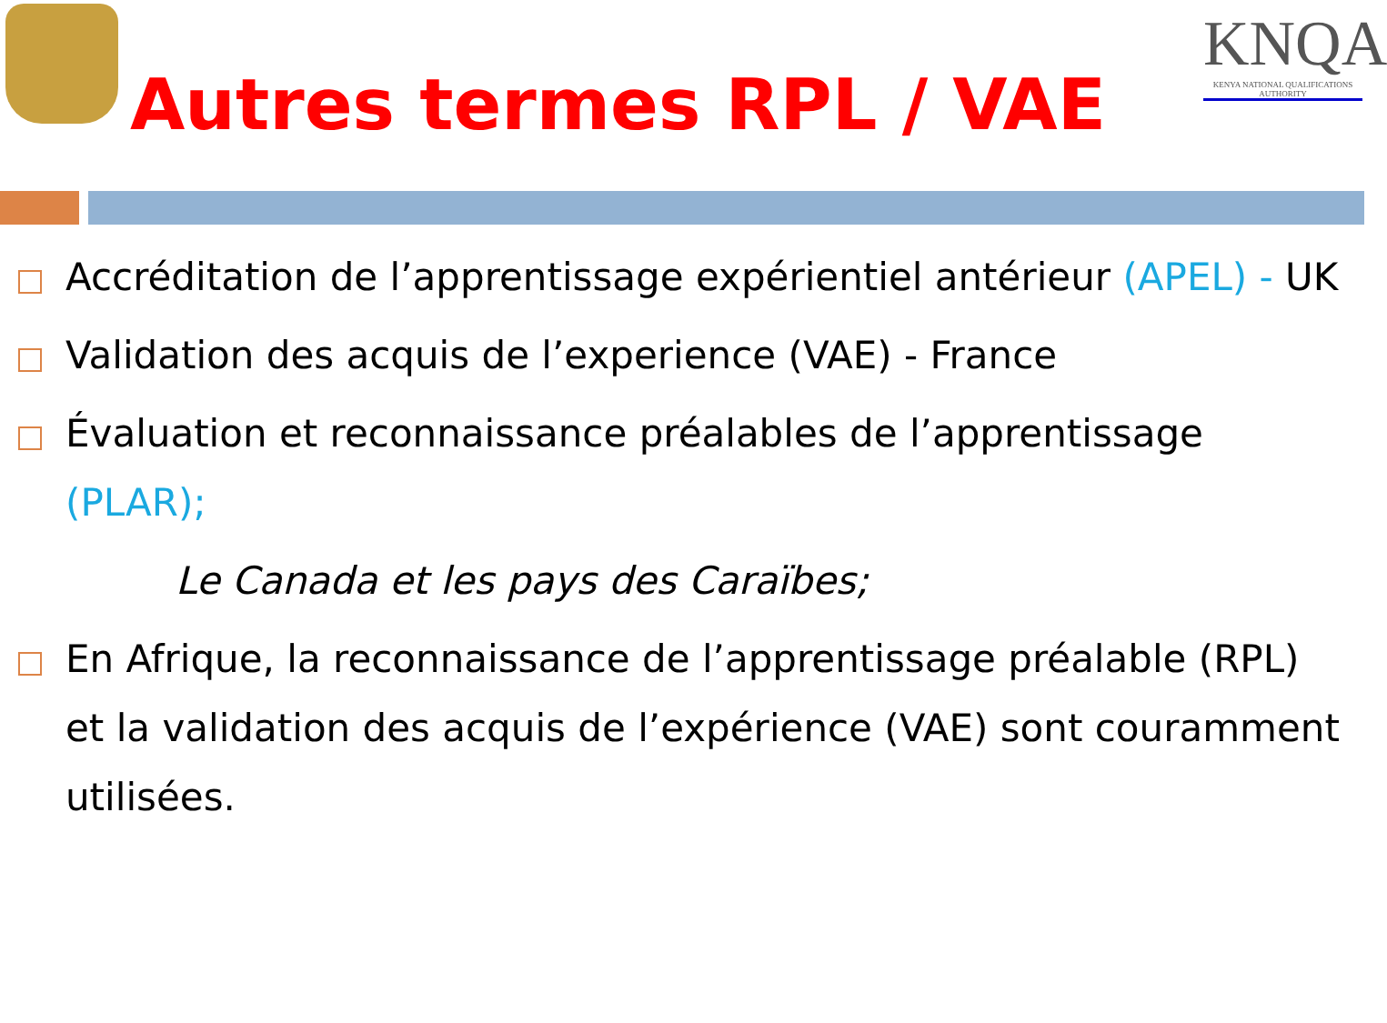KNQA
KENYA NATIONAL QUALIFICATIONS AUTHORITY
Autres termes RPL / VAE
Accréditation de l’apprentissage expérientiel antérieur (APEL) - UK
Validation des acquis de l’experience (VAE) - France
Évaluation et reconnaissance préalables de l’apprentissage (PLAR);
Le Canada et les pays des Caraïbes;
En Afrique, la reconnaissance de l’apprentissage préalable (RPL) et la validation des acquis de l’expérience (VAE) sont couramment utilisées.